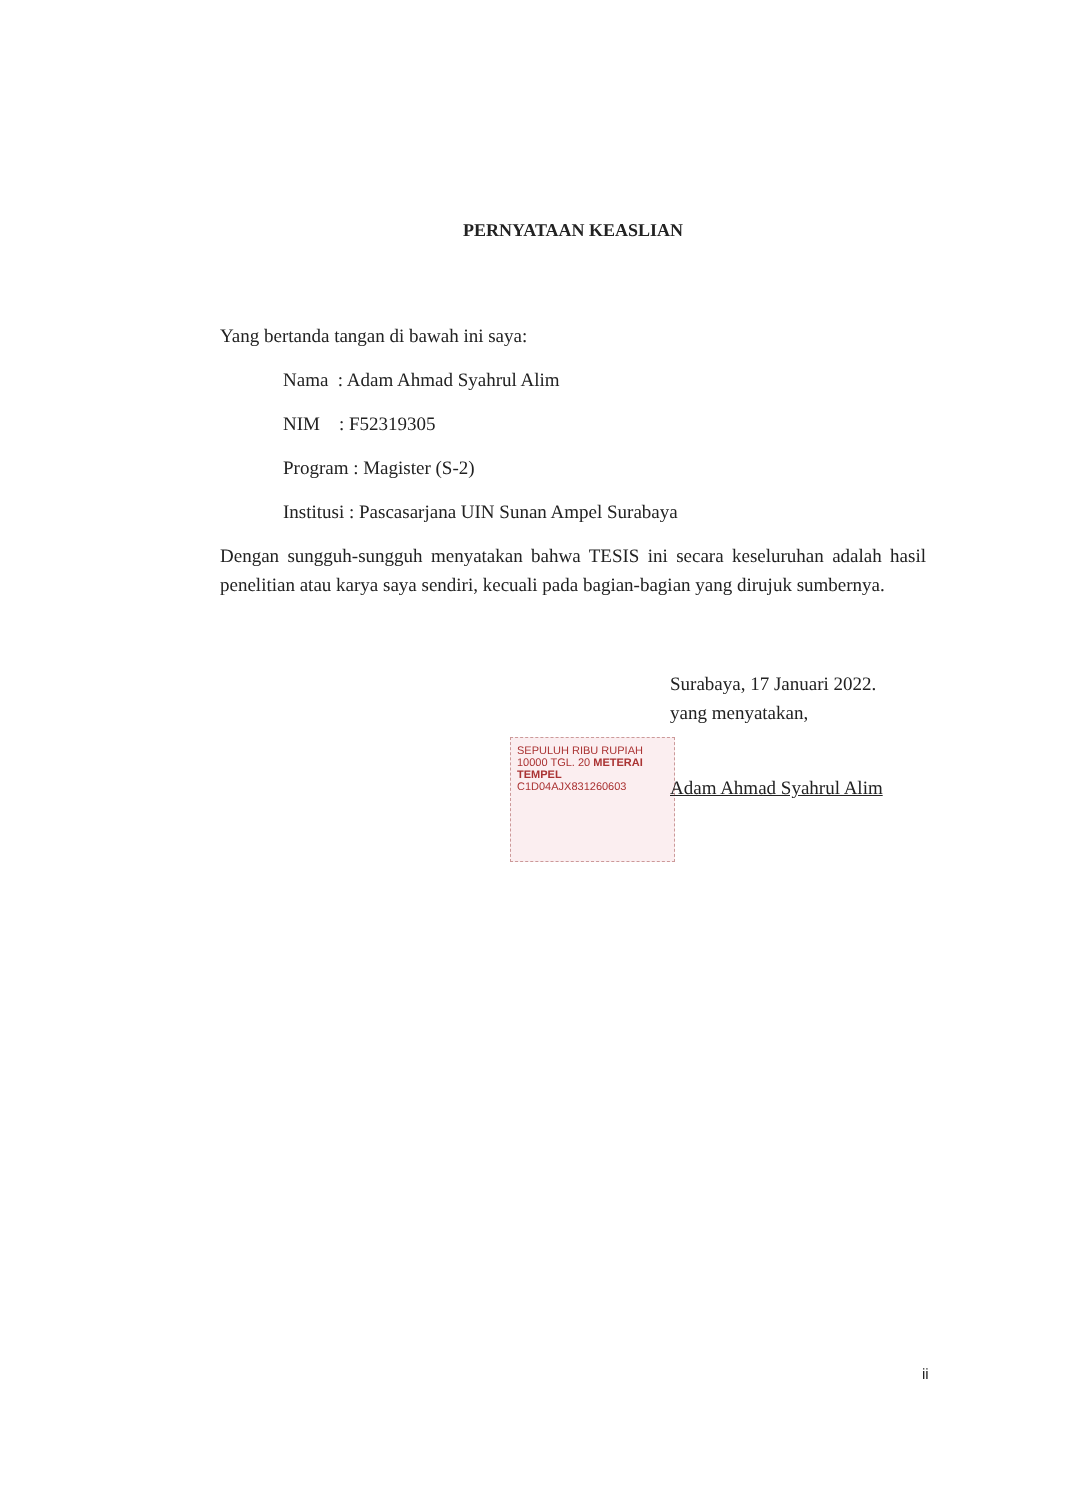PERNYATAAN KEASLIAN
Yang bertanda tangan di bawah ini saya:
Nama : Adam Ahmad Syahrul Alim
NIM : F52319305
Program : Magister (S-2)
Institusi : Pascasarjana UIN Sunan Ampel Surabaya
Dengan sungguh-sungguh menyatakan bahwa TESIS ini secara keseluruhan adalah hasil penelitian atau karya saya sendiri, kecuali pada bagian-bagian yang dirujuk sumbernya.
Surabaya, 17 Januari 2022.
yang menyatakan,
SEPULUH RIBU RUPIAH 10000 TGL. 20 METERAI TEMPEL
C1D04AJX831260603 Adam Ahmad Syahrul Alim
ii